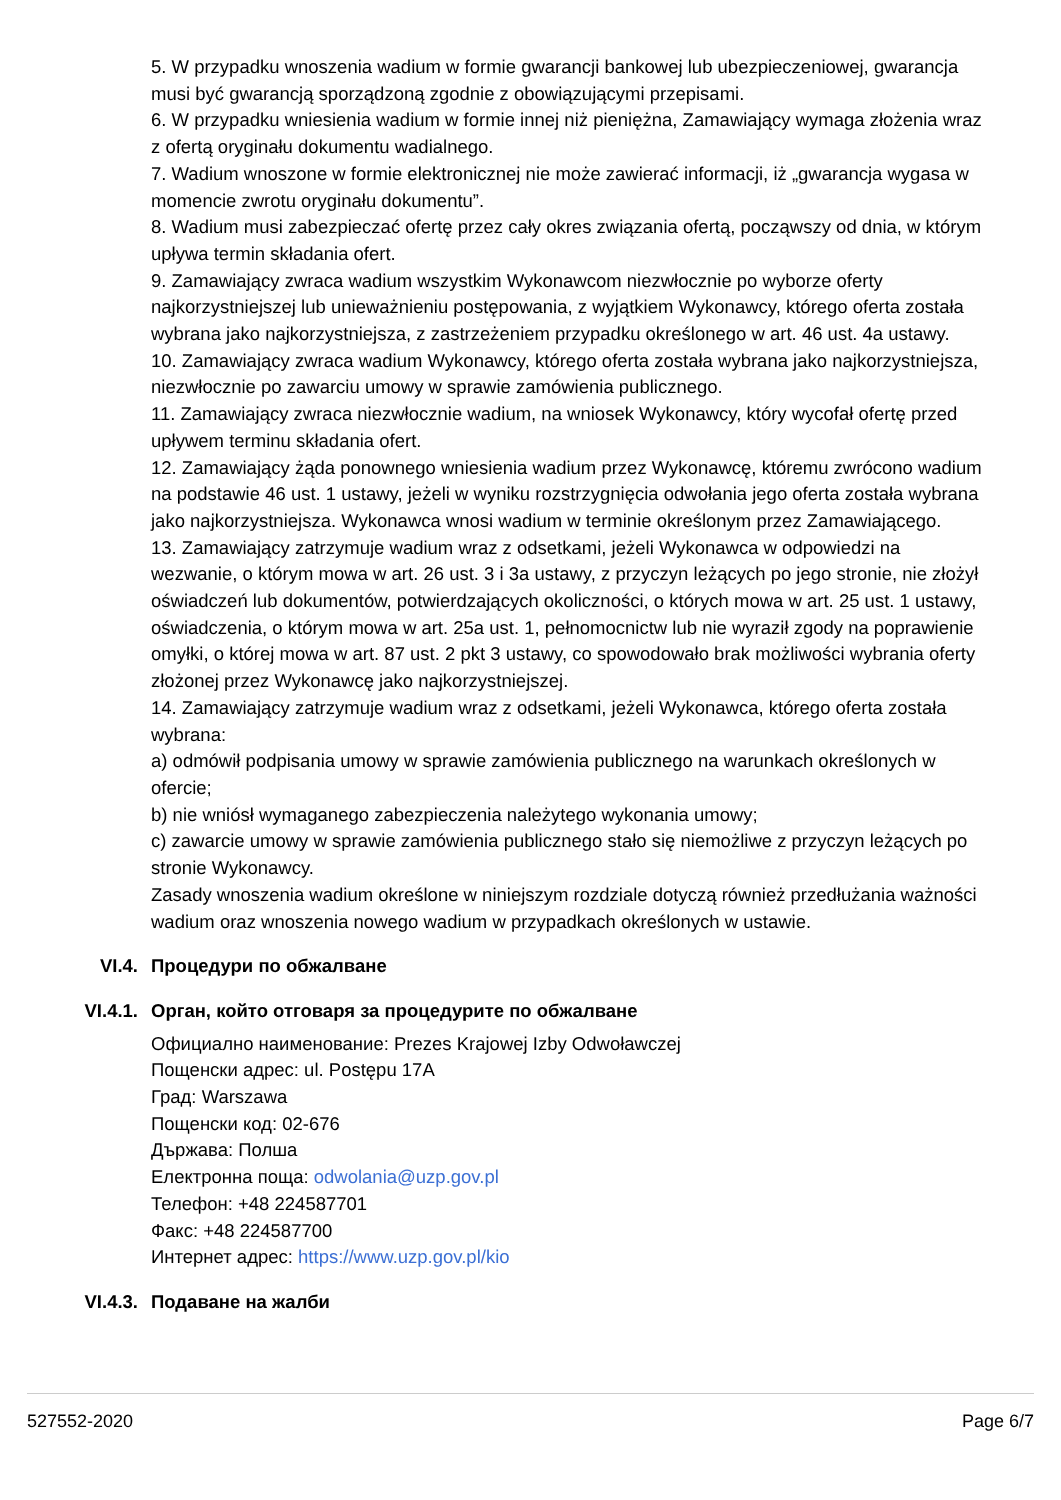5. W przypadku wnoszenia wadium w formie gwarancji bankowej lub ubezpieczeniowej, gwarancja musi być gwarancją sporządzoną zgodnie z obowiązującymi przepisami.
6. W przypadku wniesienia wadium w formie innej niż pieniężna, Zamawiający wymaga złożenia wraz z ofertą oryginału dokumentu wadialnego.
7. Wadium wnoszone w formie elektronicznej nie może zawierać informacji, iż „gwarancja wygasa w momencie zwrotu oryginału dokumentu”.
8. Wadium musi zabezpieczać ofertę przez cały okres związania ofertą, począwszy od dnia, w którym upływa termin składania ofert.
9. Zamawiający zwraca wadium wszystkim Wykonawcom niezwłocznie po wyborze oferty najkorzystniejszej lub unieważnieniu postępowania, z wyjątkiem Wykonawcy, którego oferta została wybrana jako najkorzystniejsza, z zastrzeżeniem przypadku określonego w art. 46 ust. 4a ustawy.
10. Zamawiający zwraca wadium Wykonawcy, którego oferta została wybrana jako najkorzystniejsza, niezwłocznie po zawarciu umowy w sprawie zamówienia publicznego.
11. Zamawiający zwraca niezwłocznie wadium, na wniosek Wykonawcy, który wycofał ofertę przed upływem terminu składania ofert.
12. Zamawiający żąda ponownego wniesienia wadium przez Wykonawcę, któremu zwrócono wadium na podstawie 46 ust. 1 ustawy, jeżeli w wyniku rozstrzygnięcia odwołania jego oferta została wybrana jako najkorzystniejsza. Wykonawca wnosi wadium w terminie określonym przez Zamawiającego.
13. Zamawiający zatrzymuje wadium wraz z odsetkami, jeżeli Wykonawca w odpowiedzi na wezwanie, o którym mowa w art. 26 ust. 3 i 3a ustawy, z przyczyn leżących po jego stronie, nie złożył oświadczeń lub dokumentów, potwierdzających okoliczności, o których mowa w art. 25 ust. 1 ustawy, oświadczenia, o którym mowa w art. 25a ust. 1, pełnomocnictw lub nie wyraził zgody na poprawienie omyłki, o której mowa w art. 87 ust. 2 pkt 3 ustawy, co spowodowało brak możliwości wybrania oferty złożonej przez Wykonawcę jako najkorzystniejszej.
14. Zamawiający zatrzymuje wadium wraz z odsetkami, jeżeli Wykonawca, którego oferta została wybrana:
a) odmówił podpisania umowy w sprawie zamówienia publicznego na warunkach określonych w ofercie;
b) nie wniósł wymaganego zabezpieczenia należytego wykonania umowy;
c) zawarcie umowy w sprawie zamówienia publicznego stało się niemożliwe z przyczyn leżących po stronie Wykonawcy.
Zasady wnoszenia wadium określone w niniejszym rozdziale dotyczą również przedłużania ważności wadium oraz wnoszenia nowego wadium w przypadkach określonych w ustawie.
VI.4. Процедури по обжалване
VI.4.1. Орган, който отговаря за процедурите по обжалване
Официално наименование: Prezes Krajowej Izby Odwoławczej
Пощенски адрес: ul. Postępu 17A
Град: Warszawa
Пощенски код: 02-676
Държава: Полша
Електронна поща: odwolania@uzp.gov.pl
Телефон: +48 224587701
Факс: +48 224587700
Интернет адрес: https://www.uzp.gov.pl/kio
VI.4.3. Подаване на жалби
527552-2020 Page 6/7